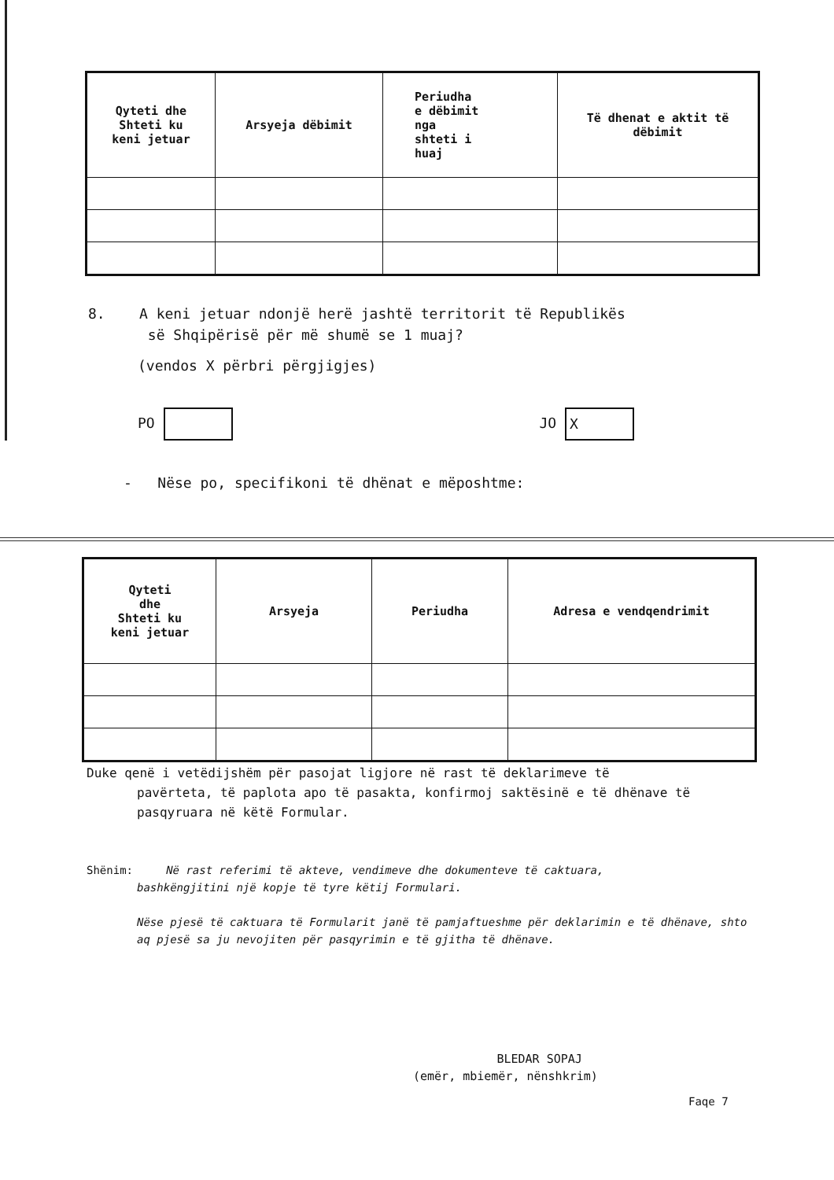| Qyteti dhe Shteti ku keni jetuar | Arsyeja dëbimit | Periudha e dëbimit nga shteti i huaj | Të dhenat e aktit të dëbimit |
| --- | --- | --- | --- |
8. A keni jetuar ndonjë herë jashtë territorit të Republikës
së Shqipërisë për më shumë se 1 muaj?
(vendos X përbri përgjigjes)
PO JO X
- Nëse po, specifikoni të dhënat e mëposhtme:
| Qyteti dhe Shteti ku keni jetuar | Arsyeja | Periudha | Adresa e vendqendrimit |
| --- | --- | --- | --- |
Duke qenë i vetëdijshëm për pasojat ligjore në rast të deklarimeve të
pavërteta, të paplota apo të pasakta, konfirmoj saktësinë e të dhënave të pasqyruara në këtë Formular.
Shënim: Në rast referimi të akteve, vendimeve dhe dokumenteve të caktuara,
bashkëngjitini një kopje të tyre këtij Formulari.
Nëse pjesë të caktuara të Formularit janë të pamjaftueshme për deklarimin e të dhënave, shto aq pjesë sa ju nevojiten për pasqyrimin e të gjitha të dhënave.
BLEDAR SOPAJ
(emër, mbiemër, nënshkrim)
Faqe 7